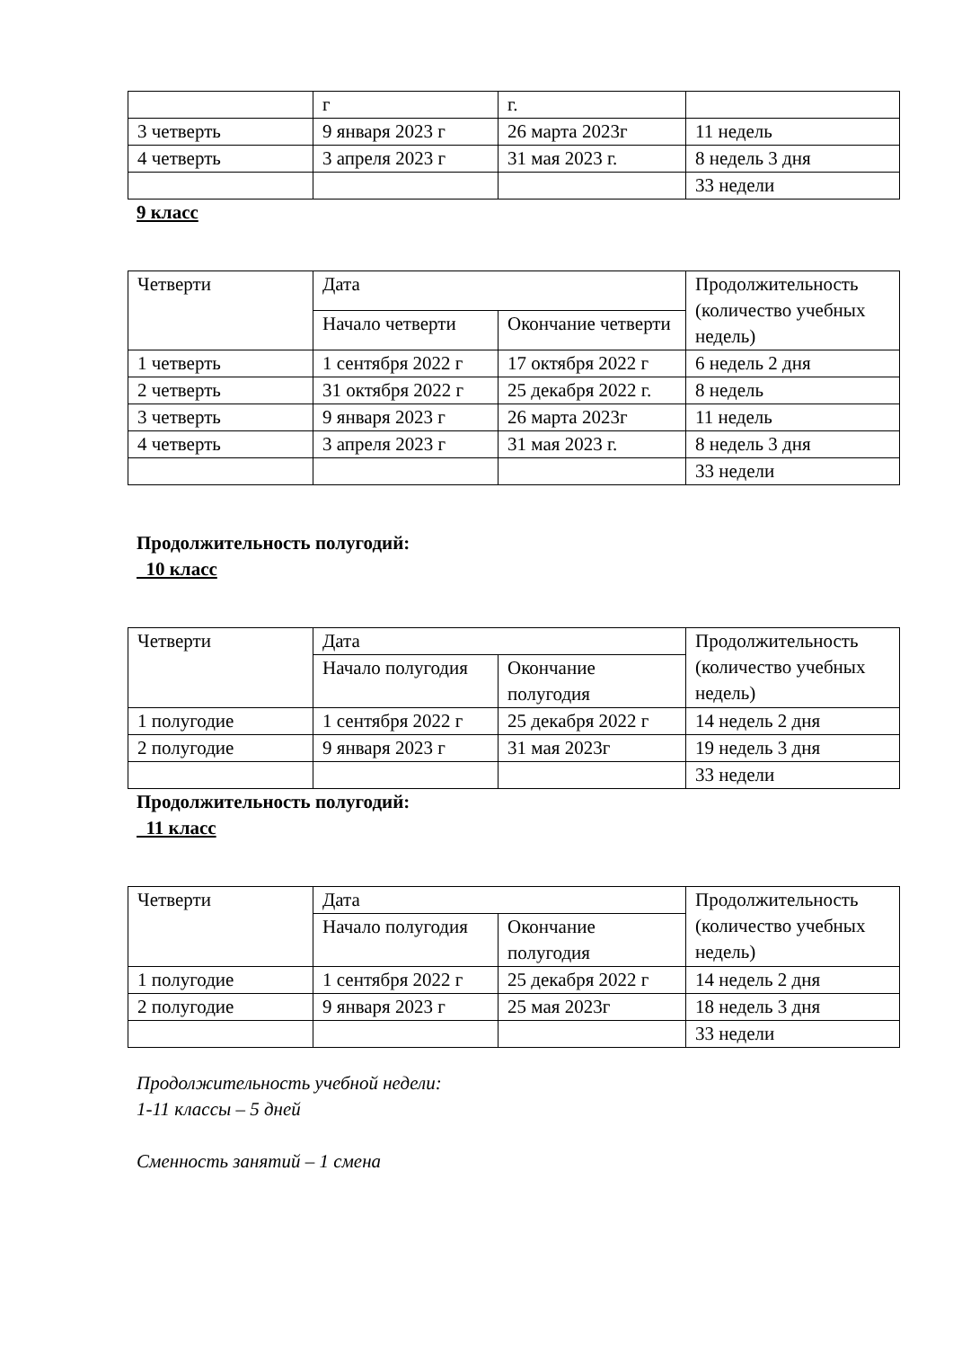| | г | г. | |
| 3 четверть | 9 января 2023 г | 26 марта 2023г | 11 недель |
| 4 четверть | 3 апреля 2023 г | 31 мая 2023 г. | 8 недель 3 дня |
| | | | 33 недели |
9 класс
| Четверти | Дата | | Продолжительность (количество учебных недель) |
| | Начало четверти | Окончание четверти | |
| 1 четверть | 1 сентября 2022 г | 17 октября 2022 г | 6 недель 2 дня |
| 2 четверть | 31 октября 2022 г | 25 декабря 2022 г. | 8 недель |
| 3 четверть | 9 января 2023 г | 26 марта 2023г | 11 недель |
| 4 четверть | 3 апреля 2023 г | 31 мая 2023 г. | 8 недель 3 дня |
| | | | 33 недели |
Продолжительность полугодий:
10 класс
| Четверти | Дата | | Продолжительность (количество учебных недель) |
| | Начало полугодия | Окончание полугодия | |
| 1 полугодие | 1 сентября 2022 г | 25 декабря 2022 г | 14 недель 2 дня |
| 2 полугодие | 9 января 2023 г | 31 мая 2023г | 19 недель 3 дня |
| | | | 33 недели |
Продолжительность полугодий:
11 класс
| Четверти | Дата | | Продолжительность (количество учебных недель) |
| | Начало полугодия | Окончание полугодия | |
| 1 полугодие | 1 сентября 2022 г | 25 декабря 2022 г | 14 недель 2 дня |
| 2 полугодие | 9 января 2023 г | 25 мая 2023г | 18 недель 3 дня |
| | | | 33 недели |
Продолжительность учебной недели:
1-11 классы – 5 дней
Сменность занятий – 1 смена